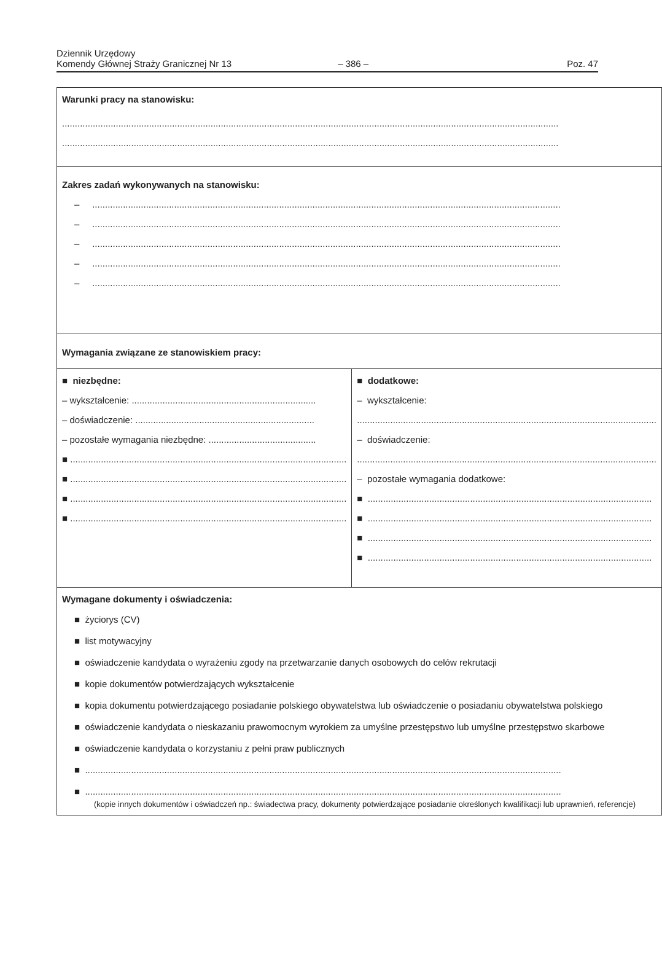Dziennik Urzędowy
Komendy Głównej Straży Granicznej Nr 13
– 386 –
Poz. 47
| Warunki pracy na stanowisku: .................................................................................................................................................................................................. .................................................................................................................................................................................................. | |
| Zakres zadań wykonywanych na stanowisku: – ....................................................................................................................................................................................... – ....................................................................................................................................................................................... – ....................................................................................................................................................................................... – ....................................................................................................................................................................................... – ....................................................................................................................................................................................... | |
| Wymagania związane ze stanowiskiem pracy: | |
| ■ niezbędne: – wykształcenie: ........................................................................ – doświadczenie: ...................................................................... – pozostałe wymagania niezbędne: .......................................... ■ ............................................................................................................ ■ ............................................................................................................ ■ ............................................................................................................ ■ ............................................................................................................ | ■ dodatkowe: – wykształcenie: ..................................................................................................................... – doświadczenie: ..................................................................................................................... – pozostałe wymagania dodatkowe: ■ ............................................................................................................... ■ ............................................................................................................... ■ ............................................................................................................... ■ ............................................................................................................... |
| Wymagane dokumenty i oświadczenia: ■ życiorys (CV) ■ list motywacyjny ■ oświadczenie kandydata o wyrażeniu zgody na przetwarzanie danych osobowych do celów rekrutacji ■ kopie dokumentów potwierdzających wykształcenie ■ kopia dokumentu potwierdzającego posiadanie polskiego obywatelstwa lub oświadczenie o posiadaniu obywatelstwa polskiego ■ oświadczenie kandydata o nieskazaniu prawomocnym wyrokiem za umyślne przestępstwo lub umyślne przestępstwo skarbowe ■ oświadczenie kandydata o korzystaniu z pełni praw publicznych ■ .......................................................................................................................................................................................... ■ .......................................................................................................................................................................................... (kopie innych dokumentów i oświadczeń np.: świadectwa pracy, dokumenty potwierdzające posiadanie określonych kwalifikacji lub uprawnień, referencje) | |